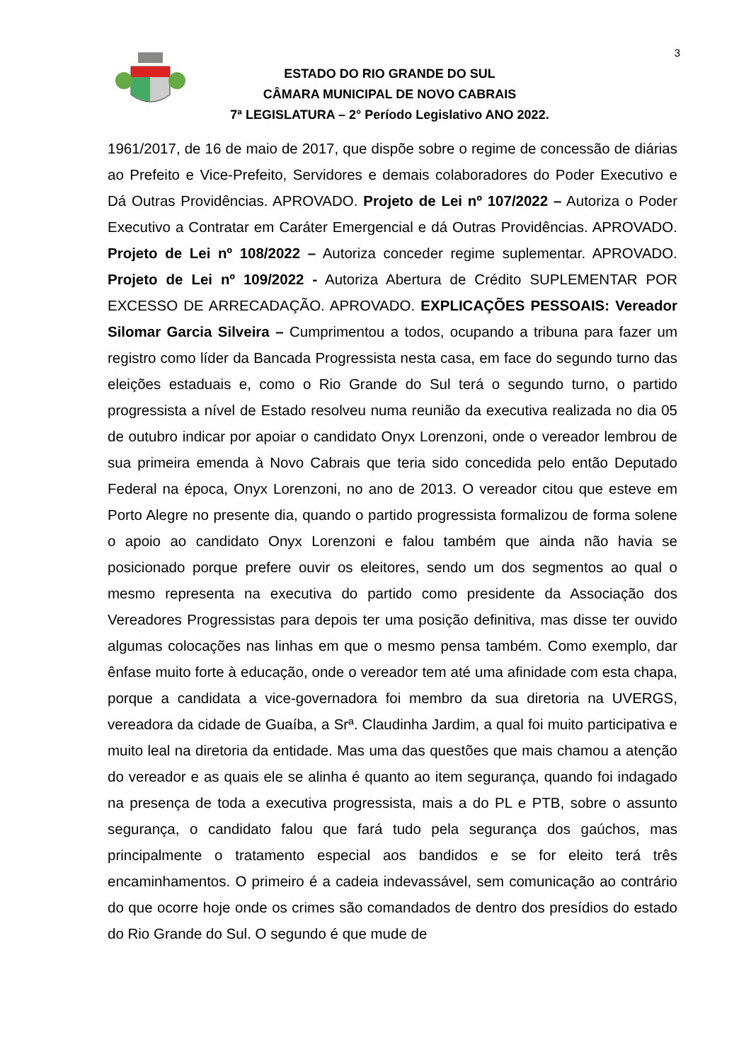3
ESTADO DO RIO GRANDE DO SUL
CÂMARA MUNICIPAL DE NOVO CABRAIS
7ª LEGISLATURA – 2° Período Legislativo ANO 2022.
1961/2017, de 16 de maio de 2017, que dispõe sobre o regime de concessão de diárias ao Prefeito e Vice-Prefeito, Servidores e demais colaboradores do Poder Executivo e Dá Outras Providências. APROVADO. Projeto de Lei nº 107/2022 – Autoriza o Poder Executivo a Contratar em Caráter Emergencial e dá Outras Providências. APROVADO. Projeto de Lei nº 108/2022 – Autoriza conceder regime suplementar. APROVADO. Projeto de Lei nº 109/2022 - Autoriza Abertura de Crédito SUPLEMENTAR POR EXCESSO DE ARRECADAÇÃO. APROVADO. EXPLICAÇÕES PESSOAIS: Vereador Silomar Garcia Silveira – Cumprimentou a todos, ocupando a tribuna para fazer um registro como líder da Bancada Progressista nesta casa, em face do segundo turno das eleições estaduais e, como o Rio Grande do Sul terá o segundo turno, o partido progressista a nível de Estado resolveu numa reunião da executiva realizada no dia 05 de outubro indicar por apoiar o candidato Onyx Lorenzoni, onde o vereador lembrou de sua primeira emenda à Novo Cabrais que teria sido concedida pelo então Deputado Federal na época, Onyx Lorenzoni, no ano de 2013. O vereador citou que esteve em Porto Alegre no presente dia, quando o partido progressista formalizou de forma solene o apoio ao candidato Onyx Lorenzoni e falou também que ainda não havia se posicionado porque prefere ouvir os eleitores, sendo um dos segmentos ao qual o mesmo representa na executiva do partido como presidente da Associação dos Vereadores Progressistas para depois ter uma posição definitiva, mas disse ter ouvido algumas colocações nas linhas em que o mesmo pensa também. Como exemplo, dar ênfase muito forte à educação, onde o vereador tem até uma afinidade com esta chapa, porque a candidata a vice-governadora foi membro da sua diretoria na UVERGS, vereadora da cidade de Guaíba, a Srª. Claudinha Jardim, a qual foi muito participativa e muito leal na diretoria da entidade. Mas uma das questões que mais chamou a atenção do vereador e as quais ele se alinha é quanto ao item segurança, quando foi indagado na presença de toda a executiva progressista, mais a do PL e PTB, sobre o assunto segurança, o candidato falou que fará tudo pela segurança dos gaúchos, mas principalmente o tratamento especial aos bandidos e se for eleito terá três encaminhamentos. O primeiro é a cadeia indevassável, sem comunicação ao contrário do que ocorre hoje onde os crimes são comandados de dentro dos presídios do estado do Rio Grande do Sul. O segundo é que mude de